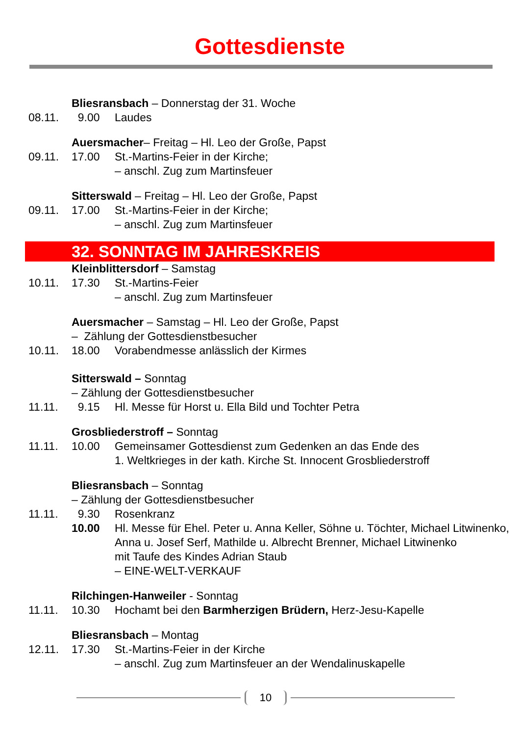Gottesdienste
Bliesransbach – Donnerstag der 31. Woche
08.11. 9.00 Laudes
Auersmacher– Freitag – Hl. Leo der Große, Papst
09.11. 17.00 St.-Martins-Feier in der Kirche;
– anschl. Zug zum Martinsfeuer
Sitterswald – Freitag – Hl. Leo der Große, Papst
09.11. 17.00 St.-Martins-Feier in der Kirche;
– anschl. Zug zum Martinsfeuer
32. SONNTAG IM JAHRESKREIS
Kleinblittersdorf – Samstag
10.11. 17.30 St.-Martins-Feier
– anschl. Zug zum Martinsfeuer
Auersmacher – Samstag – Hl. Leo der Große, Papst
– Zählung der Gottesdienstbesucher
10.11. 18.00 Vorabendmesse anlässlich der Kirmes
Sitterswald – Sonntag
– Zählung der Gottesdienstbesucher
11.11. 9.15 Hl. Messe für Horst u. Ella Bild und Tochter Petra
Grosbliederstroff – Sonntag
11.11. 10.00 Gemeinsamer Gottesdienst zum Gedenken an das Ende des
1. Weltkrieges in der kath. Kirche St. Innocent Grosbliederstroff
Bliesransbach – Sonntag
– Zählung der Gottesdienstbesucher
11.11. 9.30 Rosenkranz
10.00 Hl. Messe für Ehel. Peter u. Anna Keller, Söhne u. Töchter, Michael Litwinenko, Anna u. Josef Serf, Mathilde u. Albrecht Brenner, Michael Litwinenko
mit Taufe des Kindes Adrian Staub
– EINE-WELT-VERKAUF
Rilchingen-Hanweiler - Sonntag
11.11. 10.30 Hochamt bei den Barmherzigen Brüdern, Herz-Jesu-Kapelle
Bliesransbach – Montag
12.11. 17.30 St.-Martins-Feier in der Kirche
– anschl. Zug zum Martinsfeuer an der Wendalinuskapelle
10